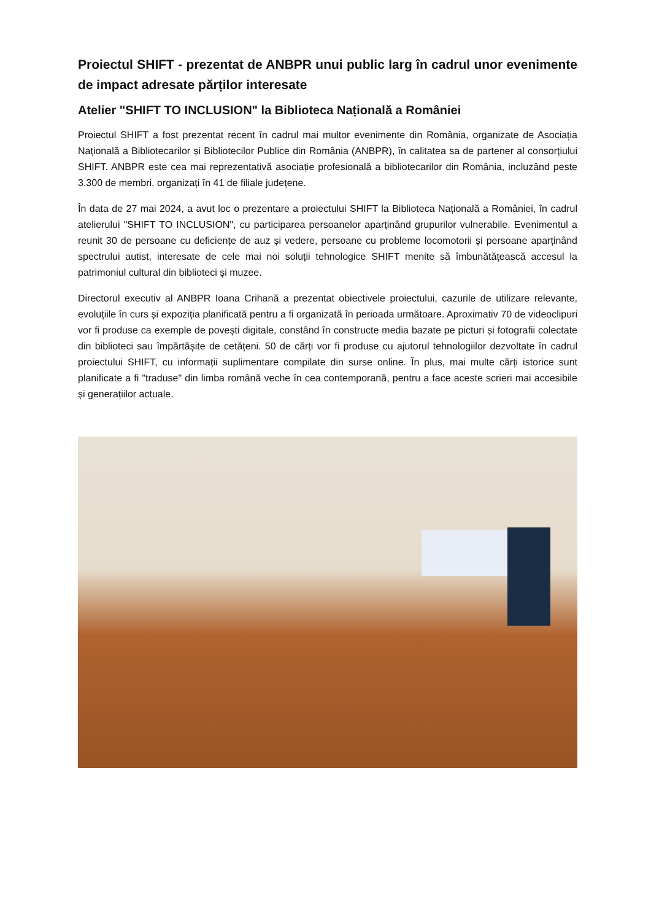Proiectul SHIFT - prezentat de ANBPR unui public larg în cadrul unor evenimente de impact adresate părților interesate
Atelier "SHIFT TO INCLUSION" la Biblioteca Națională a României
Proiectul SHIFT a fost prezentat recent în cadrul mai multor evenimente din România, organizate de Asociația Națională a Bibliotecarilor și Bibliotecilor Publice din România (ANBPR), în calitatea sa de partener al consorțiului SHIFT. ANBPR este cea mai reprezentativă asociație profesională a bibliotecarilor din România, incluzând peste 3.300 de membri, organizați în 41 de filiale județene.
În data de 27 mai 2024, a avut loc o prezentare a proiectului SHIFT la Biblioteca Națională a României, în cadrul atelierului "SHIFT TO INCLUSION", cu participarea persoanelor aparținând grupurilor vulnerabile. Evenimentul a reunit 30 de persoane cu deficiențe de auz și vedere, persoane cu probleme locomotorii și persoane aparținând spectrului autist, interesate de cele mai noi soluții tehnologice SHIFT menite să îmbunătățească accesul la patrimoniul cultural din biblioteci și muzee.
Directorul executiv al ANBPR Ioana Crihană a prezentat obiectivele proiectului, cazurile de utilizare relevante, evoluțiile în curs și expoziția planificată pentru a fi organizată în perioada următoare. Aproximativ 70 de videoclipuri vor fi produse ca exemple de povești digitale, constând în constructe media bazate pe picturi și fotografii colectate din biblioteci sau împărtășite de cetățeni. 50 de cărți vor fi produse cu ajutorul tehnologiilor dezvoltate în cadrul proiectului SHIFT, cu informații suplimentare compilate din surse online. În plus, mai multe cărți istorice sunt planificate a fi "traduse" din limba română veche în cea contemporană, pentru a face aceste scrieri mai accesibile și generațiilor actuale.